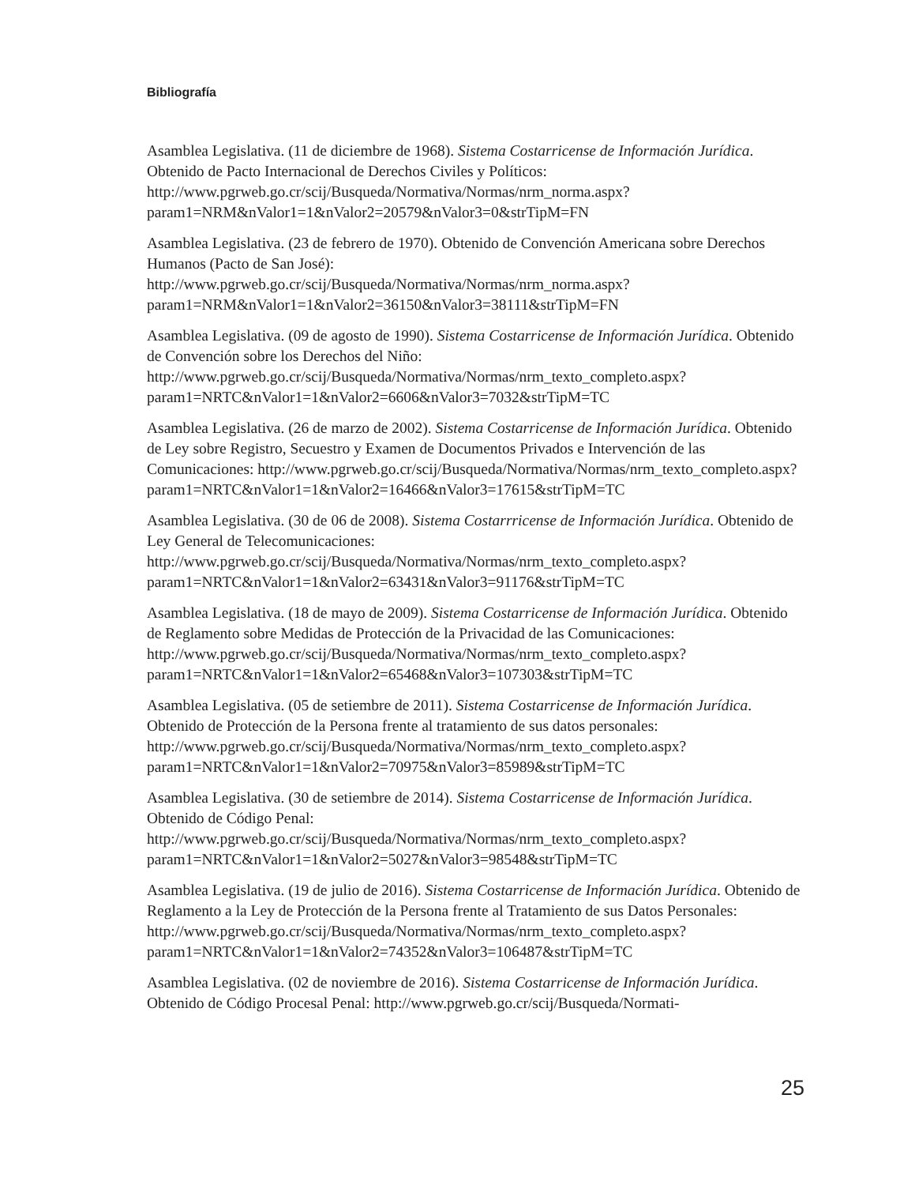Bibliografía
Asamblea Legislativa. (11 de diciembre de 1968). Sistema Costarricense de Información Jurídica. Obtenido de Pacto Internacional de Derechos Civiles y Políticos: http://www.pgrweb.go.cr/scij/Busqueda/Normativa/Normas/nrm_norma.aspx?param1=NRM&nValor1=1&nValor2=20579&nValor3=0&strTipM=FN
Asamblea Legislativa. (23 de febrero de 1970). Obtenido de Convención Americana sobre Derechos Humanos (Pacto de San José): http://www.pgrweb.go.cr/scij/Busqueda/Normativa/Normas/nrm_norma.aspx?param1=NRM&nValor1=1&nValor2=36150&nValor3=38111&strTipM=FN
Asamblea Legislativa. (09 de agosto de 1990). Sistema Costarricense de Información Jurídica. Obtenido de Convención sobre los Derechos del Niño: http://www.pgrweb.go.cr/scij/Busqueda/Normativa/Normas/nrm_texto_completo.aspx?param1=NRTC&nValor1=1&nValor2=6606&nValor3=7032&strTipM=TC
Asamblea Legislativa. (26 de marzo de 2002). Sistema Costarricense de Información Jurídica. Obtenido de Ley sobre Registro, Secuestro y Examen de Documentos Privados e Intervención de las Comunicaciones: http://www.pgrweb.go.cr/scij/Busqueda/Normativa/Normas/nrm_texto_completo.aspx?param1=NRTC&nValor1=1&nValor2=16466&nValor3=17615&strTipM=TC
Asamblea Legislativa. (30 de 06 de 2008). Sistema Costarrricense de Información Jurídica. Obtenido de Ley General de Telecomunicaciones: http://www.pgrweb.go.cr/scij/Busqueda/Normativa/Normas/nrm_texto_completo.aspx?param1=NRTC&nValor1=1&nValor2=63431&nValor3=91176&strTipM=TC
Asamblea Legislativa. (18 de mayo de 2009). Sistema Costarricense de Información Jurídica. Obtenido de Reglamento sobre Medidas de Protección de la Privacidad de las Comunicaciones: http://www.pgrweb.go.cr/scij/Busqueda/Normativa/Normas/nrm_texto_completo.aspx?param1=NRTC&nValor1=1&nValor2=65468&nValor3=107303&strTipM=TC
Asamblea Legislativa. (05 de setiembre de 2011). Sistema Costarricense de Información Jurídica. Obtenido de Protección de la Persona frente al tratamiento de sus datos personales: http://www.pgrweb.go.cr/scij/Busqueda/Normativa/Normas/nrm_texto_completo.aspx?param1=NRTC&nValor1=1&nValor2=70975&nValor3=85989&strTipM=TC
Asamblea Legislativa. (30 de setiembre de 2014). Sistema Costarricense de Información Jurídica. Obtenido de Código Penal: http://www.pgrweb.go.cr/scij/Busqueda/Normativa/Normas/nrm_texto_completo.aspx?param1=NRTC&nValor1=1&nValor2=5027&nValor3=98548&strTipM=TC
Asamblea Legislativa. (19 de julio de 2016). Sistema Costarricense de Información Jurídica. Obtenido de Reglamento a la Ley de Protección de la Persona frente al Tratamiento de sus Datos Personales: http://www.pgrweb.go.cr/scij/Busqueda/Normativa/Normas/nrm_texto_completo.aspx?param1=NRTC&nValor1=1&nValor2=74352&nValor3=106487&strTipM=TC
Asamblea Legislativa. (02 de noviembre de 2016). Sistema Costarricense de Información Jurídica. Obtenido de Código Procesal Penal: http://www.pgrweb.go.cr/scij/Busqueda/Normati-
25